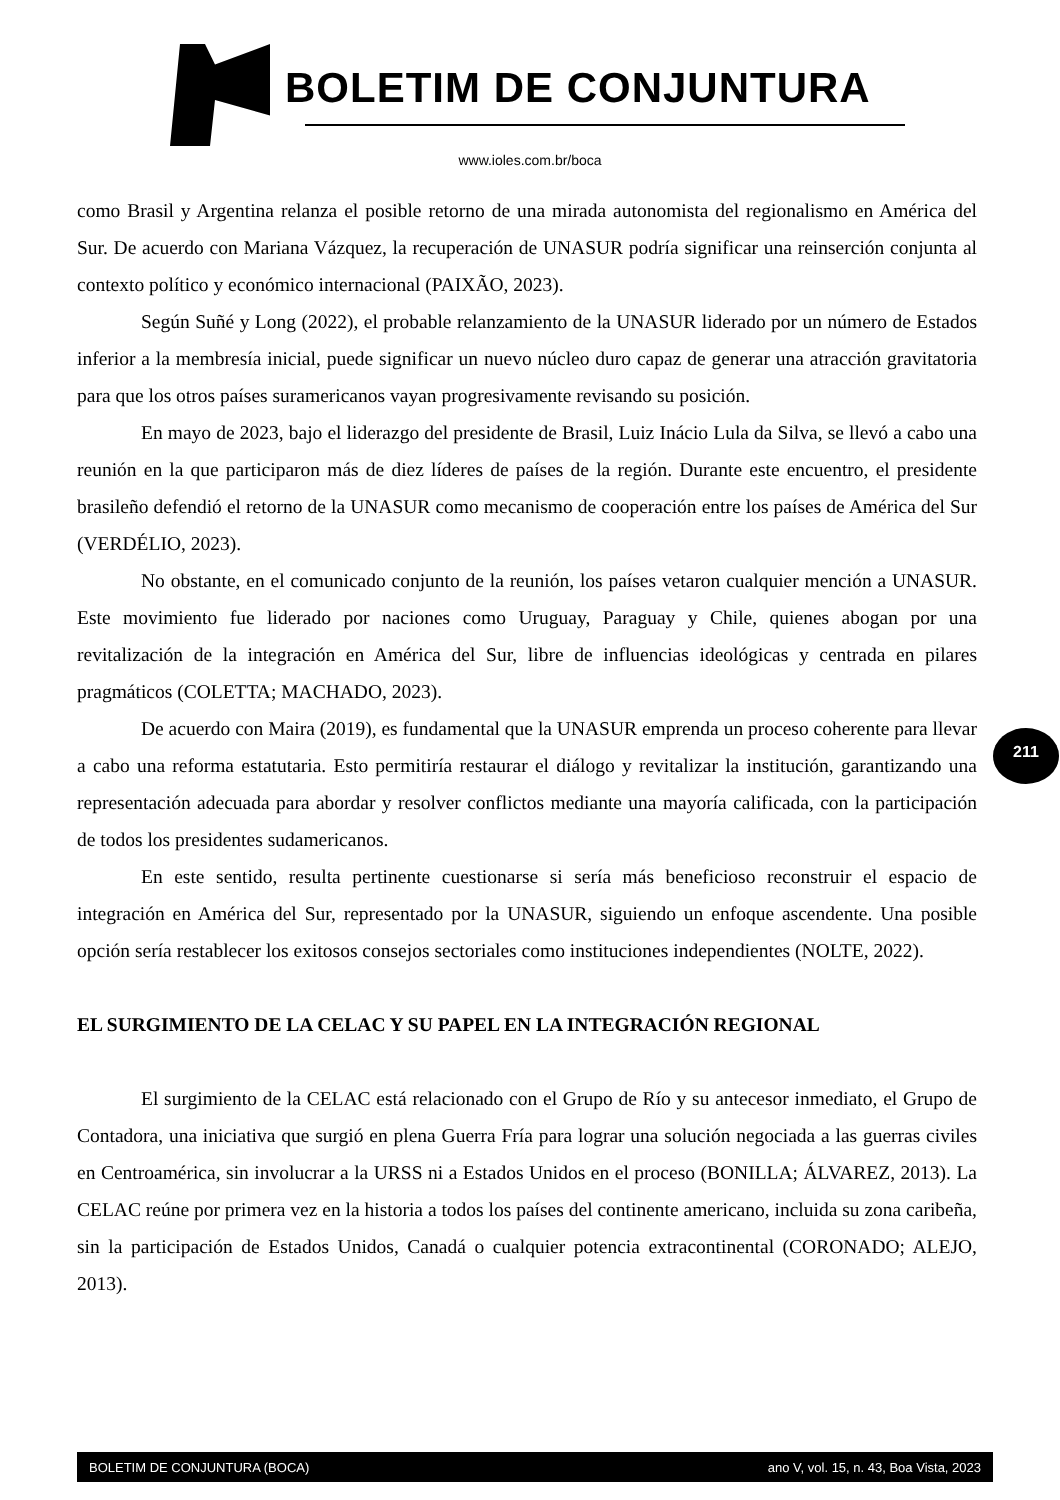BOLETIM DE CONJUNTURA
www.ioles.com.br/boca
como Brasil y Argentina relanza el posible retorno de una mirada autonomista del regionalismo en América del Sur. De acuerdo con Mariana Vázquez, la recuperación de UNASUR podría significar una reinserción conjunta al contexto político y económico internacional (PAIXÃO, 2023).
Según Suñé y Long (2022), el probable relanzamiento de la UNASUR liderado por un número de Estados inferior a la membresía inicial, puede significar un nuevo núcleo duro capaz de generar una atracción gravitatoria para que los otros países suramericanos vayan progresivamente revisando su posición.
En mayo de 2023, bajo el liderazgo del presidente de Brasil, Luiz Inácio Lula da Silva, se llevó a cabo una reunión en la que participaron más de diez líderes de países de la región. Durante este encuentro, el presidente brasileño defendió el retorno de la UNASUR como mecanismo de cooperación entre los países de América del Sur (VERDÉLIO, 2023).
No obstante, en el comunicado conjunto de la reunión, los países vetaron cualquier mención a UNASUR. Este movimiento fue liderado por naciones como Uruguay, Paraguay y Chile, quienes abogan por una revitalización de la integración en América del Sur, libre de influencias ideológicas y centrada en pilares pragmáticos (COLETTA; MACHADO, 2023).
De acuerdo con Maira (2019), es fundamental que la UNASUR emprenda un proceso coherente para llevar a cabo una reforma estatutaria. Esto permitiría restaurar el diálogo y revitalizar la institución, garantizando una representación adecuada para abordar y resolver conflictos mediante una mayoría calificada, con la participación de todos los presidentes sudamericanos.
En este sentido, resulta pertinente cuestionarse si sería más beneficioso reconstruir el espacio de integración en América del Sur, representado por la UNASUR, siguiendo un enfoque ascendente. Una posible opción sería restablecer los exitosos consejos sectoriales como instituciones independientes (NOLTE, 2022).
EL SURGIMIENTO DE LA CELAC Y SU PAPEL EN LA INTEGRACIÓN REGIONAL
El surgimiento de la CELAC está relacionado con el Grupo de Río y su antecesor inmediato, el Grupo de Contadora, una iniciativa que surgió en plena Guerra Fría para lograr una solución negociada a las guerras civiles en Centroamérica, sin involucrar a la URSS ni a Estados Unidos en el proceso (BONILLA; ÁLVAREZ, 2013). La CELAC reúne por primera vez en la historia a todos los países del continente americano, incluida su zona caribeña, sin la participación de Estados Unidos, Canadá o cualquier potencia extracontinental (CORONADO; ALEJO, 2013).
211
BOLETIM DE CONJUNTURA (BOCA) ano V, vol. 15, n. 43, Boa Vista, 2023